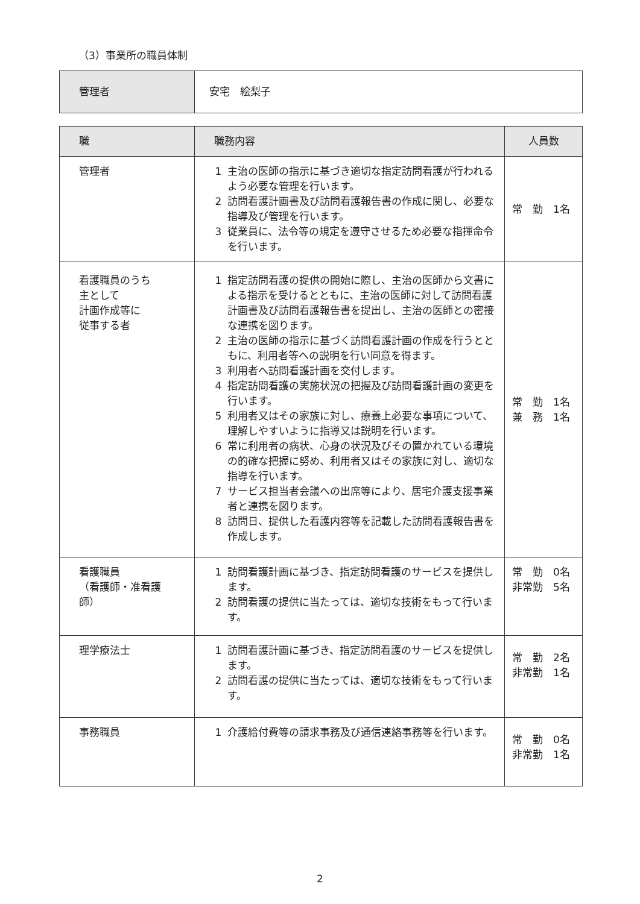（3）事業所の職員体制
| 管理者 | 安宅 絵梨子 |
| 職 | 職務内容 | 人員数 |
| --- | --- | --- |
| 管理者 | 1 主治の医師の指示に基づき適切な指定訪問看護が行われるよう必要な管理を行います。 2 訪問看護計画書及び訪問看護報告書の作成に関し、必要な指導及び管理を行います。 3 従業員に、法令等の規定を遵守させるため必要な指揮命令を行います。 | 常 勤 1名 |
| 看護職員のうち 主として 計画作成等に 従事する者 | 1 指定訪問看護の提供の開始に際し、主治の医師から文書による指示を受けるとともに、主治の医師に対して訪問看護計画書及び訪問看護報告書を提出し、主治の医師との密接な連携を図ります。 2 主治の医師の指示に基づく訪問看護計画の作成を行うとともに、利用者等への説明を行い同意を得ます。 3 利用者へ訪問看護計画を交付します。 4 指定訪問看護の実施状況の把握及び訪問看護計画の変更を行います。 5 利用者又はその家族に対し、療養上必要な事項について、理解しやすいように指導又は説明を行います。 6 常に利用者の病状、心身の状況及びその置かれている環境の的確な把握に努め、利用者又はその家族に対し、適切な指導を行います。 7 サービス担当者会議への出席等により、居宅介護支援事業者と連携を図ります。 8 訪問日、提供した看護内容等を記載した訪問看護報告書を作成します。 | 常 勤 1名 兼 務 1名 |
| 看護職員 （看護師・准看護師） | 1 訪問看護計画に基づき、指定訪問看護のサービスを提供します。 2 訪問看護の提供に当たっては、適切な技術をもって行います。 | 常 勤 0名 非常勤 5名 |
| 理学療法士 | 1 訪問看護計画に基づき、指定訪問看護のサービスを提供します。 2 訪問看護の提供に当たっては、適切な技術をもって行います。 | 常 勤 2名 非常勤 1名 |
| 事務職員 | 1 介護給付費等の請求事務及び通信連絡事務等を行います。 | 常 勤 0名 非常勤 1名 |
2